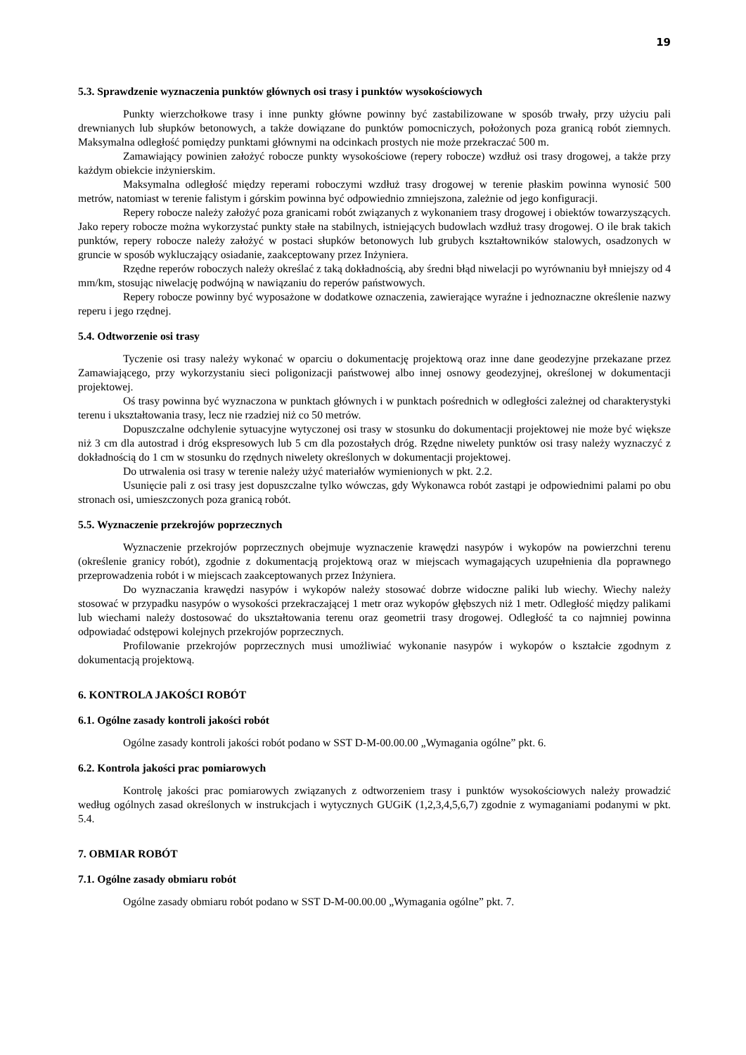19
5.3. Sprawdzenie wyznaczenia punktów głównych osi trasy i punktów wysokościowych
Punkty wierzchołkowe trasy i inne punkty główne powinny być zastabilizowane w sposób trwały, przy użyciu pali drewnianych lub słupków betonowych, a także dowiązane do punktów pomocniczych, położonych poza granicą robót ziemnych. Maksymalna odległość pomiędzy punktami głównymi na odcinkach prostych nie może przekraczać 500 m.
Zamawiający powinien założyć robocze punkty wysokościowe (repery robocze) wzdłuż osi trasy drogowej, a także przy każdym obiekcie inżynierskim.
Maksymalna odległość między reperami roboczymi wzdłuż trasy drogowej w terenie płaskim powinna wynosić 500 metrów, natomiast w terenie falistym i górskim powinna być odpowiednio zmniejszona, zależnie od jego konfiguracji.
Repery robocze należy założyć poza granicami robót związanych z wykonaniem trasy drogowej i obiektów towarzyszących. Jako repery robocze można wykorzystać punkty stałe na stabilnych, istniejących budowlach wzdłuż trasy drogowej. O ile brak takich punktów, repery robocze należy założyć w postaci słupków betonowych lub grubych kształtowników stalowych, osadzonych w gruncie w sposób wykluczający osiadanie, zaakceptowany przez Inżyniera.
Rzędne reperów roboczych należy określać z taką dokładnością, aby średni błąd niwelacji po wyrównaniu był mniejszy od 4 mm/km, stosując niwelację podwójną w nawiązaniu do reperów państwowych.
Repery robocze powinny być wyposażone w dodatkowe oznaczenia, zawierające wyraźne i jednoznaczne określenie nazwy reperu i jego rzędnej.
5.4. Odtworzenie osi trasy
Tyczenie osi trasy należy wykonać w oparciu o dokumentację projektową oraz inne dane geodezyjne przekazane przez Zamawiającego, przy wykorzystaniu sieci poligonizacji państwowej albo innej osnowy geodezyjnej, określonej w dokumentacji projektowej.
Oś trasy powinna być wyznaczona w punktach głównych i w punktach pośrednich w odległości zależnej od charakterystyki terenu i ukształtowania trasy, lecz nie rzadziej niż co 50 metrów.
Dopuszczalne odchylenie sytuacyjne wytyczonej osi trasy w stosunku do dokumentacji projektowej nie może być większe niż 3 cm dla autostrad i dróg ekspresowych lub 5 cm dla pozostałych dróg. Rzędne niwelety punktów osi trasy należy wyznaczyć z dokładnością do 1 cm w stosunku do rzędnych niwelety określonych w dokumentacji projektowej.
Do utrwalenia osi trasy w terenie należy użyć materiałów wymienionych w pkt. 2.2.
Usunięcie pali z osi trasy jest dopuszczalne tylko wówczas, gdy Wykonawca robót zastąpi je odpowiednimi palami po obu stronach osi, umieszczonych poza granicą robót.
5.5. Wyznaczenie przekrojów poprzecznych
Wyznaczenie przekrojów poprzecznych obejmuje wyznaczenie krawędzi nasypów i wykopów na powierzchni terenu (określenie granicy robót), zgodnie z dokumentacją projektową oraz w miejscach wymagających uzupełnienia dla poprawnego przeprowadzenia robót i w miejscach zaakceptowanych przez Inżyniera.
Do wyznaczania krawędzi nasypów i wykopów należy stosować dobrze widoczne paliki lub wiechy. Wiechy należy stosować w przypadku nasypów o wysokości przekraczającej 1 metr oraz wykopów głębszych niż 1 metr. Odległość między palikami lub wiechami należy dostosować do ukształtowania terenu oraz geometrii trasy drogowej. Odległość ta co najmniej powinna odpowiadać odstępowi kolejnych przekrojów poprzecznych.
Profilowanie przekrojów poprzecznych musi umożliwiać wykonanie nasypów i wykopów o kształcie zgodnym z dokumentacją projektową.
6. KONTROLA JAKOŚCI ROBÓT
6.1. Ogólne zasady kontroli jakości robót
Ogólne zasady kontroli jakości robót podano w SST D-M-00.00.00 „Wymagania ogólne” pkt. 6.
6.2. Kontrola jakości prac pomiarowych
Kontrolę jakości prac pomiarowych związanych z odtworzeniem trasy i punktów wysokościowych należy prowadzić według ogólnych zasad określonych w instrukcjach i wytycznych GUGiK (1,2,3,4,5,6,7) zgodnie z wymaganiami podanymi w pkt. 5.4.
7. OBMIAR ROBÓT
7.1. Ogólne zasady obmiaru robót
Ogólne zasady obmiaru robót podano w SST D-M-00.00.00 „Wymagania ogólne” pkt. 7.